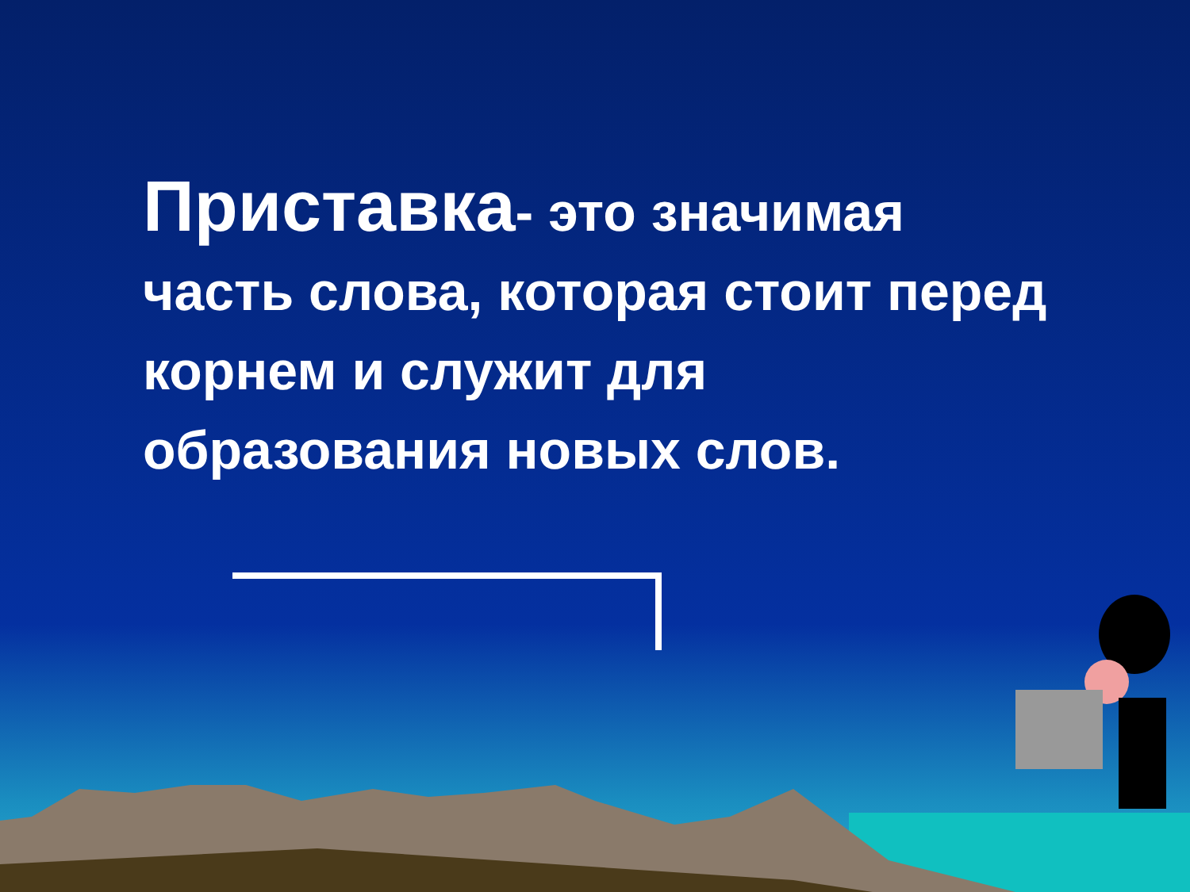Приставка- это значимая часть слова, которая стоит перед корнем и служит для образования новых слов.